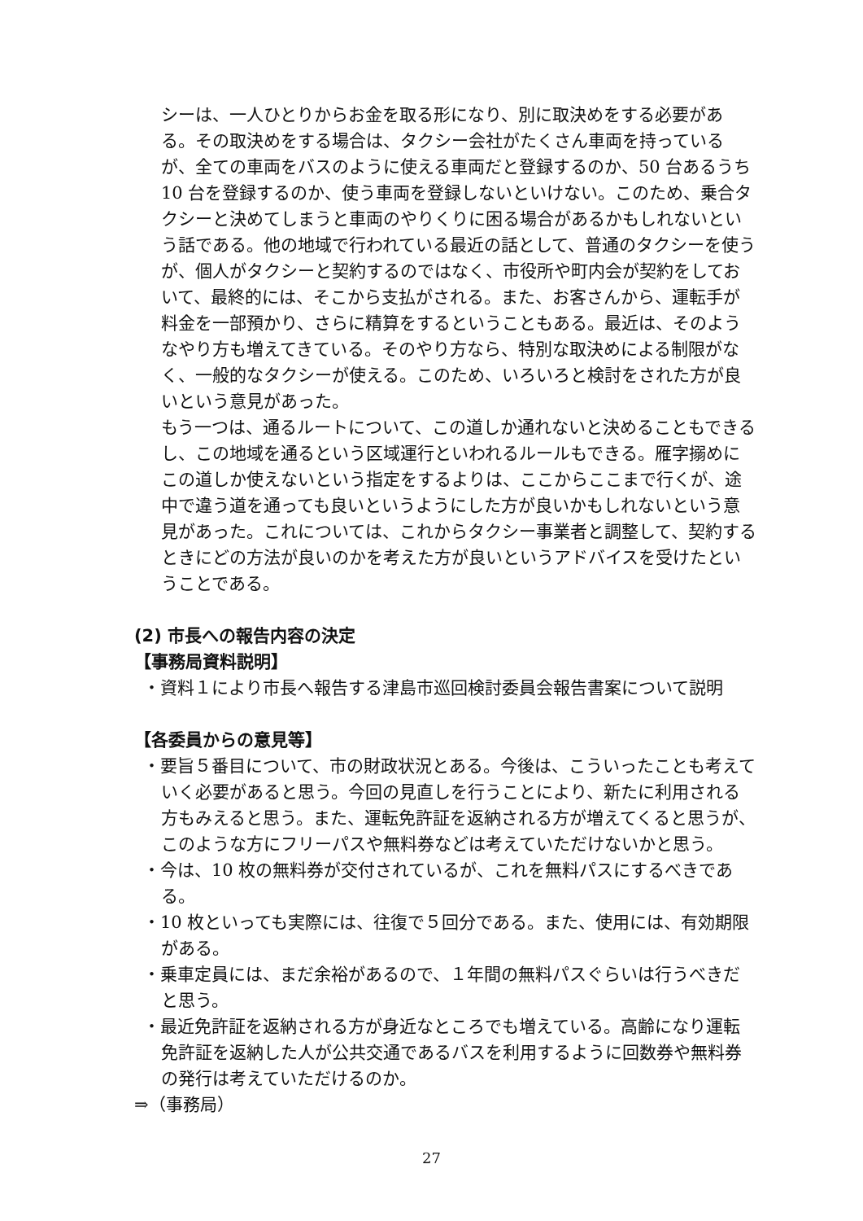シーは、一人ひとりからお金を取る形になり、別に取決めをする必要がある。その取決めをする場合は、タクシー会社がたくさん車両を持っているが、全ての車両をバスのように使える車両だと登録するのか、50 台あるうち 10 台を登録するのか、使う車両を登録しないといけない。このため、乗合タクシーと決めてしまうと車両のやりくりに困る場合があるかもしれないという話である。他の地域で行われている最近の話として、普通のタクシーを使うが、個人がタクシーと契約するのではなく、市役所や町内会が契約をしておいて、最終的には、そこから支払がされる。また、お客さんから、運転手が料金を一部預かり、さらに精算をするということもある。最近は、そのようなやり方も増えてきている。そのやり方なら、特別な取決めによる制限がなく、一般的なタクシーが使える。このため、いろいろと検討をされた方が良いという意見があった。
もう一つは、通るルートについて、この道しか通れないと決めることもできるし、この地域を通るという区域運行といわれるルールもできる。雁字搦めにこの道しか使えないという指定をするよりは、ここからここまで行くが、途中で違う道を通っても良いというようにした方が良いかもしれないという意見があった。これについては、これからタクシー事業者と調整して、契約するときにどの方法が良いのかを考えた方が良いというアドバイスを受けたということである。
(2) 市長への報告内容の決定
【事務局資料説明】
・資料１により市長へ報告する津島市巡回検討委員会報告書案について説明
【各委員からの意見等】
・要旨５番目について、市の財政状況とある。今後は、こういったことも考えていく必要があると思う。今回の見直しを行うことにより、新たに利用される方もみえると思う。また、運転免許証を返納される方が増えてくると思うが、このような方にフリーパスや無料券などは考えていただけないかと思う。
・今は、10 枚の無料券が交付されているが、これを無料パスにするべきである。
・10 枚といっても実際には、往復で５回分である。また、使用には、有効期限がある。
・乗車定員には、まだ余裕があるので、１年間の無料パスぐらいは行うべきだと思う。
・最近免許証を返納される方が身近なところでも増えている。高齢になり運転免許証を返納した人が公共交通であるバスを利用するように回数券や無料券の発行は考えていただけるのか。
⇒（事務局）
27